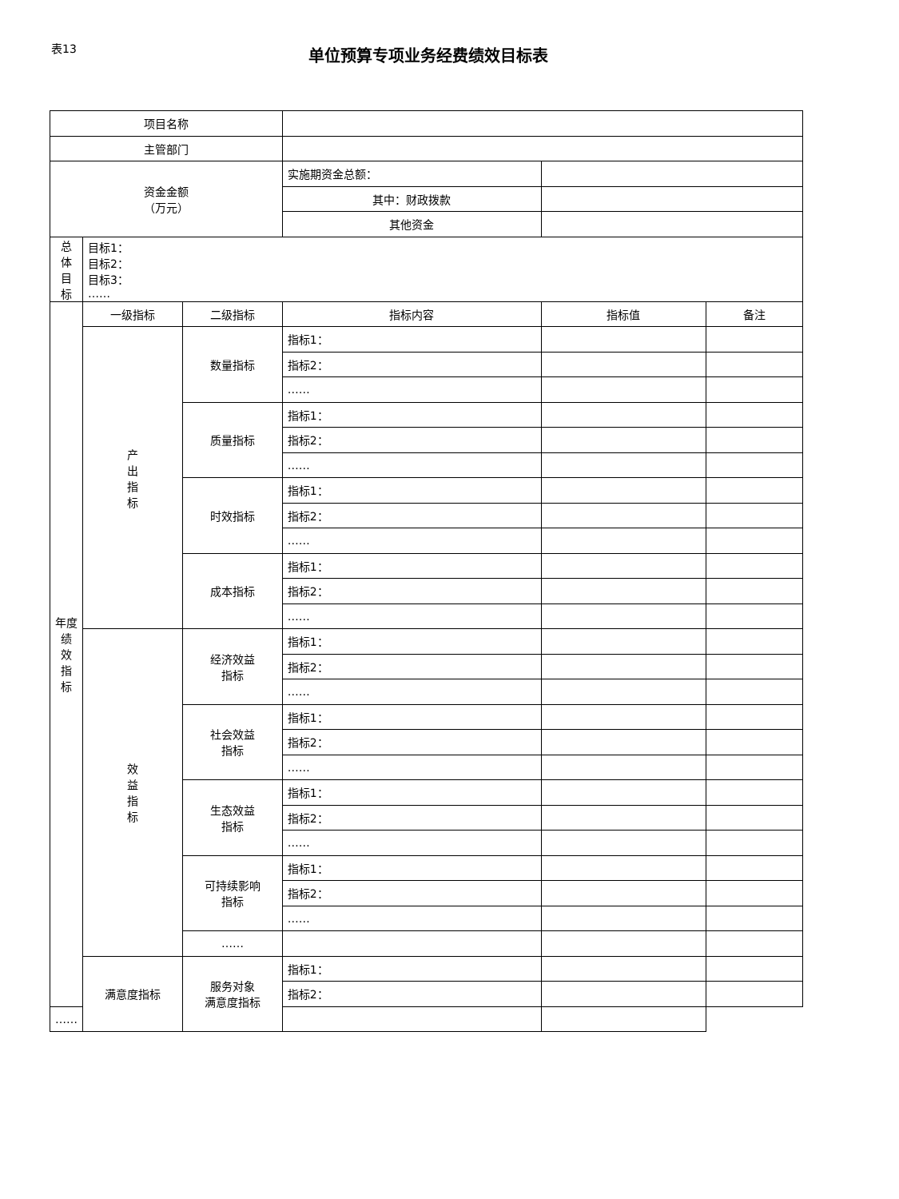表13
单位预算专项业务经费绩效目标表
| 项目名称 | | | | | |
| 主管部门 | | | | | |
| 资金金额 （万元） | | | 实施期资金总额： | | |
| | | | 其中：财政拨款 | | |
| | | | 其他资金 | | |
| 总 体 目 标 | 目标1： 目标2： 目标3： …… | | | | |
| 年度 绩 效 指 标 | 一级指标 | 二级指标 | 指标内容 | 指标值 | 备注 |
| | 产 出 指 标 | 数量指标 | 指标1： | | |
| | | | 指标2： | | |
| | | | …… | | |
| | | 质量指标 | 指标1： | | |
| | | | 指标2： | | |
| | | | …… | | |
| | | 时效指标 | 指标1： | | |
| | | | 指标2： | | |
| | | | …… | | |
| | | 成本指标 | 指标1： | | |
| | | | 指标2： | | |
| | | | …… | | |
| | 效 益 指 标 | 经济效益 指标 | 指标1： | | |
| | | | 指标2： | | |
| | | | …… | | |
| | | 社会效益 指标 | 指标1： | | |
| | | | 指标2： | | |
| | | | …… | | |
| | | 生态效益 指标 | 指标1： | | |
| | | | 指标2： | | |
| | | | …… | | |
| | | 可持续影响 指标 | 指标1： | | |
| | | | 指标2： | | |
| | | | …… | | |
| | | …… | | | |
| | 满意度指标 | 服务对象 满意度指标 | 指标1： | | |
| | | | 指标2： | | |
| …… | | | | | |